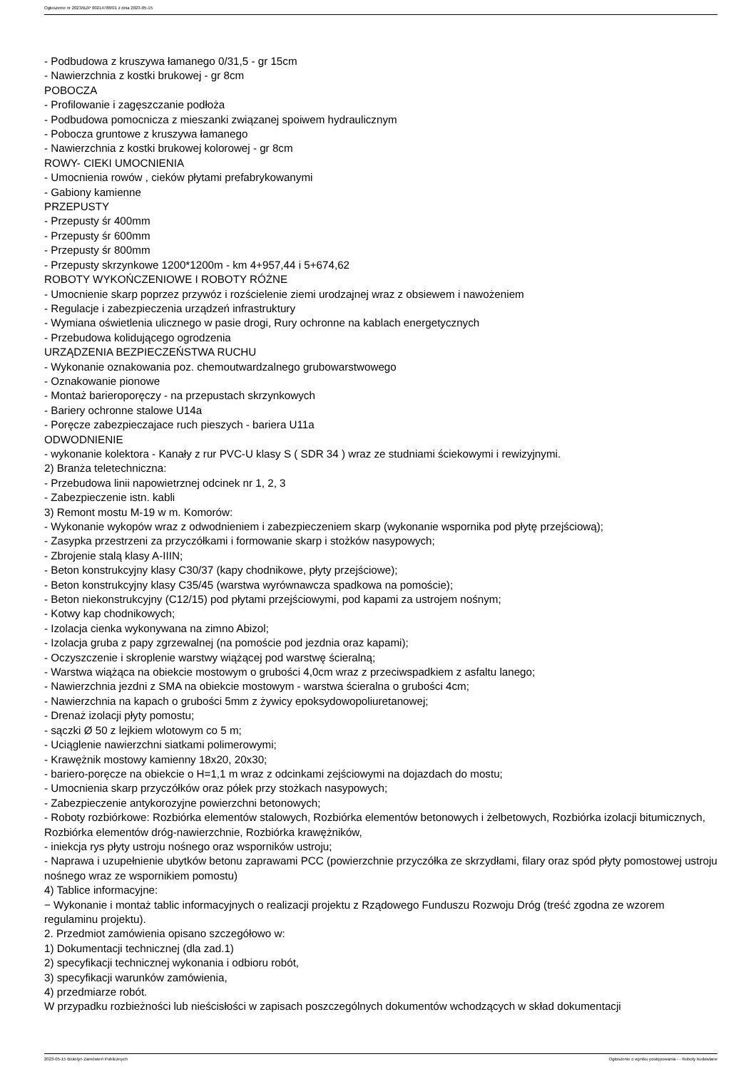Ogłoszenie nr 2023/BZP 00214788/01 z dnia 2023-05-15
- Podbudowa z kruszywa łamanego 0/31,5 - gr 15cm
- Nawierzchnia z kostki brukowej - gr 8cm
POBOCZA
- Profilowanie i zagęszczanie podłoża
- Podbudowa pomocnicza z mieszanki związanej spoiwem hydraulicznym
- Pobocza gruntowe z kruszywa łamanego
- Nawierzchnia z kostki brukowej kolorowej - gr 8cm
ROWY- CIEKI UMOCNIENIA
- Umocnienia rowów , cieków płytami prefabrykowanymi
- Gabiony kamienne
PRZEPUSTY
- Przepusty śr 400mm
- Przepusty śr 600mm
- Przepusty śr 800mm
- Przepusty skrzynkowe 1200*1200m - km 4+957,44 i 5+674,62
ROBOTY WYKOŃCZENIOWE I ROBOTY RÓŻNE
- Umocnienie skarp poprzez przywóz i rozścielenie ziemi urodzajnej wraz z obsiewem i nawożeniem
- Regulacje i zabezpieczenia urządzeń infrastruktury
- Wymiana oświetlenia ulicznego w pasie drogi, Rury ochronne na kablach energetycznych
- Przebudowa kolidującego ogrodzenia
URZĄDZENIA BEZPIECZEŃSTWA RUCHU
- Wykonanie oznakowania poz. chemoutwardzalnego grubowarstwowego
- Oznakowanie pionowe
- Montaż barieroporęczy - na przepustach skrzynkowych
- Bariery ochronne stalowe U14a
- Poręcze zabezpieczajace ruch pieszych - bariera U11a
ODWODNIENIE
- wykonanie kolektora - Kanały z rur PVC-U klasy S ( SDR 34 ) wraz ze studniami ściekowymi i rewizyjnymi.
2) Branża teletechniczna:
- Przebudowa linii napowietrznej odcinek nr 1, 2, 3
- Zabezpieczenie istn. kabli
3) Remont mostu M-19 w m. Komorów:
- Wykonanie wykopów wraz z odwodnieniem i zabezpieczeniem skarp (wykonanie wspornika pod płytę przejściową);
- Zasypka przestrzeni za przyczółkami i formowanie skarp i stożków nasypowych;
- Zbrojenie stalą klasy A-IIIN;
- Beton konstrukcyjny klasy C30/37 (kapy chodnikowe, płyty przejściowe);
- Beton konstrukcyjny klasy C35/45 (warstwa wyrównawcza spadkowa na pomoście);
- Beton niekonstrukcyjny (C12/15) pod płytami przejściowymi, pod kapami za ustrojem nośnym;
- Kotwy kap chodnikowych;
- Izolacja cienka wykonywana na zimno Abizol;
- Izolacja gruba z papy zgrzewalnej (na pomoście pod jezdnia oraz kapami);
- Oczyszczenie i skroplenie warstwy wiążącej pod warstwę ścieralną;
- Warstwa wiążąca na obiekcie mostowym o grubości 4,0cm wraz z przeciwspadkiem z asfaltu lanego;
- Nawierzchnia jezdni z SMA na obiekcie mostowym - warstwa ścieralna o grubości 4cm;
- Nawierzchnia na kapach o grubości 5mm z żywicy epoksydowopoliuretanowej;
- Drenaż izolacji płyty pomostu;
- sączki Ø 50 z lejkiem wlotowym co 5 m;
- Uciąglenie nawierzchni siatkami polimerowymi;
- Krawężnik mostowy kamienny 18x20, 20x30;
- bariero-poręcze na obiekcie o H=1,1 m wraz z odcinkami zejściowymi na dojazdach do mostu;
- Umocnienia skarp przyczółków oraz półek przy stożkach nasypowych;
- Zabezpieczenie antykorozyjne powierzchni betonowych;
- Roboty rozbiórkowe: Rozbiórka elementów stalowych, Rozbiórka elementów betonowych i żelbetowych, Rozbiórka izolacji bitumicznych, Rozbiórka elementów dróg-nawierzchnie, Rozbiórka krawężników,
- iniekcja rys płyty ustroju nośnego oraz wsporników ustroju;
- Naprawa i uzupełnienie ubytków betonu zaprawami PCC (powierzchnie przyczółka ze skrzydłami, filary oraz spód płyty pomostowej ustroju nośnego wraz ze wspornikiem pomostu)
4) Tablice informacyjne:
− Wykonanie i montaż tablic informacyjnych o realizacji projektu z Rządowego Funduszu Rozwoju Dróg (treść zgodna ze wzorem regulaminu projektu).
2. Przedmiot zamówienia opisano szczegółowo w:
1) Dokumentacji technicznej (dla zad.1)
2) specyfikacji technicznej wykonania i odbioru robót,
3) specyfikacji warunków zamówienia,
4) przedmiarze robót.
W przypadku rozbieżności lub nieścisłości w zapisach poszczególnych dokumentów wchodzących w skład dokumentacji
2023-05-15 Biuletyn Zamówień Publicznych Ogłoszenie o wyniku postępowania - - Roboty budowlane